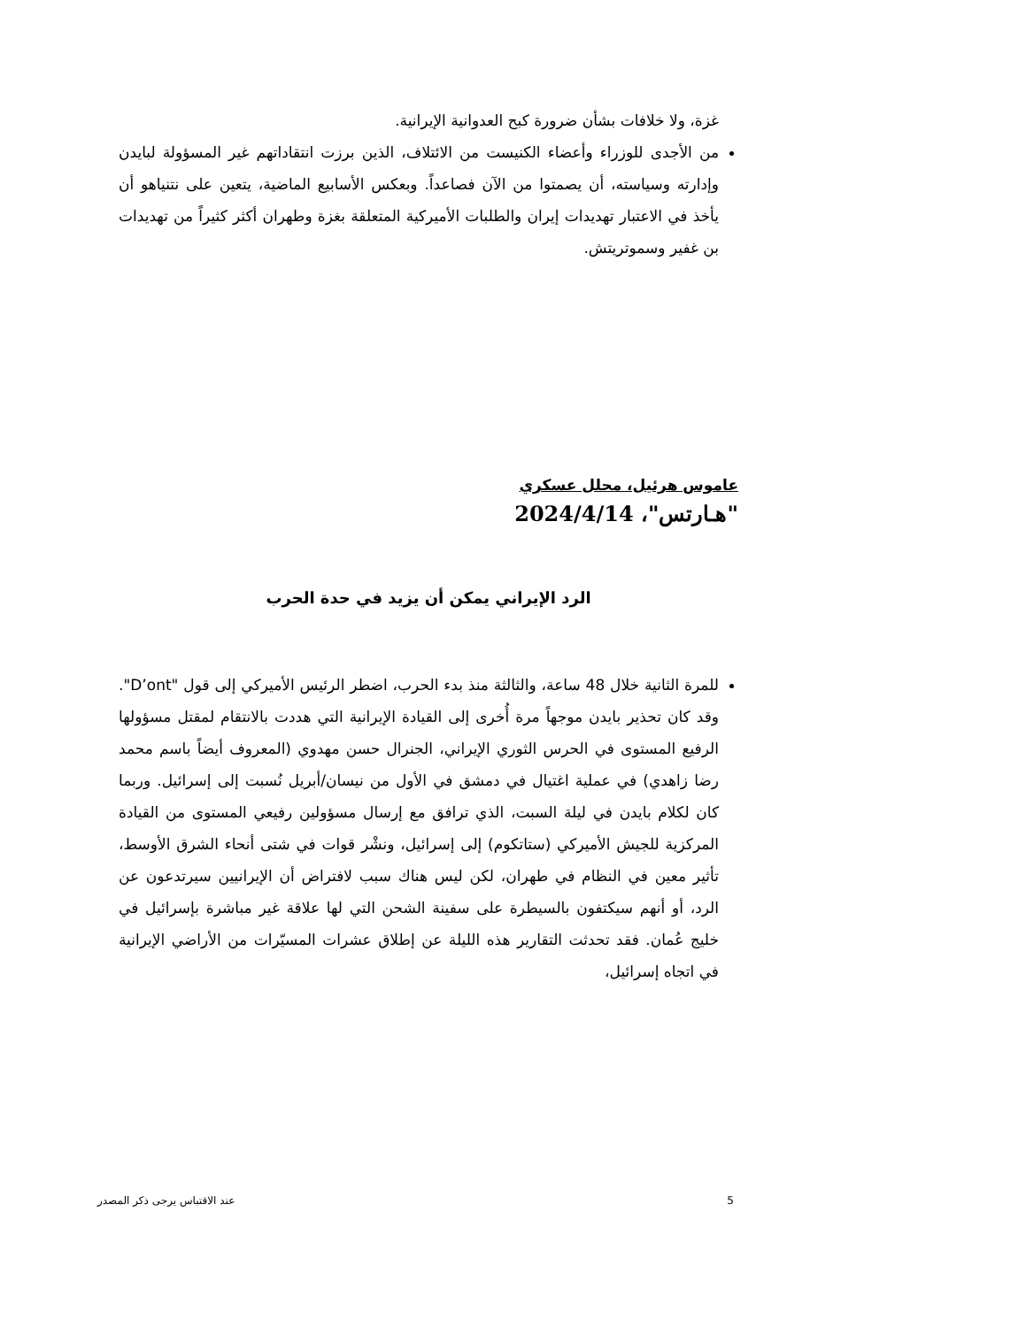غزة، ولا خلافات بشأن ضرورة كبح العدوانية الإيرانية.
من الأجدى للوزراء وأعضاء الكنيست من الائتلاف، الذين برزت انتقاداتهم غير المسؤولة لبايدن وإدارته وسياسته، أن يصمتوا من الآن فصاعداً. وبعكس الأسابيع الماضية، يتعين على نتنياهو أن يأخذ في الاعتبار تهديدات إيران والطلبات الأميركية المتعلقة بغزة وطهران أكثر كثيراً من تهديدات بن غفير وسموتريتش.
عاموس هرئيل، محلل عسكري
"هـارتس"، 2024/4/14
الرد الإيراني يمكن أن يزيد في حدة الحرب
للمرة الثانية خلال 48 ساعة، والثالثة منذ بدء الحرب، اضطر الرئيس الأميركي إلى قول "D’ont". وقد كان تحذير بايدن موجهاً مرة أُخرى إلى القيادة الإيرانية التي هددت بالانتقام لمقتل مسؤولها الرفيع المستوى في الحرس الثوري الإيراني، الجنرال حسن مهدوي (المعروف أيضاً باسم محمد رضا زاهدي) في عملية اغتيال في دمشق في الأول من نيسان/أبريل نُسبت إلى إسرائيل. وربما كان لكلام بايدن في ليلة السبت، الذي ترافق مع إرسال مسؤولين رفيعي المستوى من القيادة المركزية للجيش الأميركي (ستاتكوم) إلى إسرائيل، ونشْر قوات في شتى أنحاء الشرق الأوسط، تأثير معين في النظام في طهران، لكن ليس هناك سبب لافتراض أن الإيرانيين سيرتدعون عن الرد، أو أنهم سيكتفون بالسيطرة على سفينة الشحن التي لها علاقة غير مباشرة بإسرائيل في خليج عُمان. فقد تحدثت التقارير هذه الليلة عن إطلاق عشرات المسيّرات من الأراضي الإيرانية في اتجاه إسرائيل،
5 عند الاقتباس يرجى ذكر المصدر